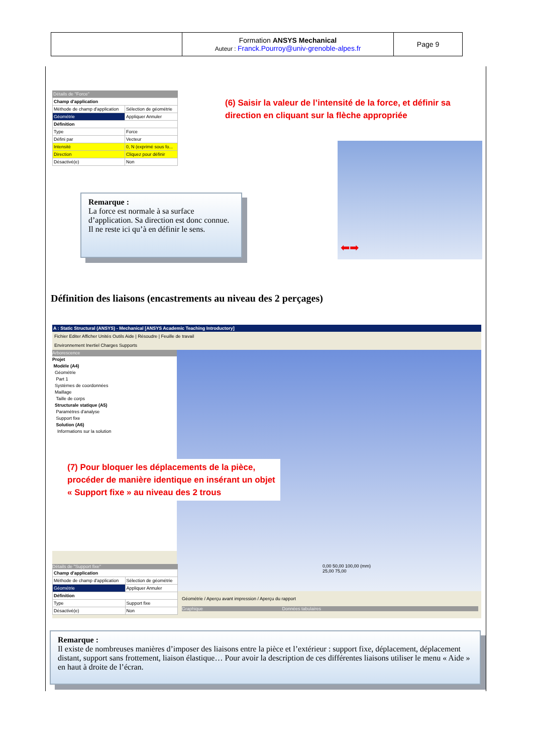| | Formation ANSYS Mechanical Auteur : Franck.Pourroy@univ-grenoble-alpes.fr | Page 9 |
Détails de "Force"
| Champ d'application | |
| Méthode de champ d'application | Sélection de géométrie |
| Géométrie | Appliquer Annuler |
| Définition | |
| Type | Force |
| Défini par | Vecteur |
| Intensité | 0, N (exprimé sous fo... |
| Direction | Cliquez pour définir |
| Désactivé(e) | Non |
(6) Saisir la valeur de l’intensité de la force, et définir sa direction en cliquant sur la flèche appropriée
⬅➡
Remarque :
La force est normale à sa surface d’application. Sa direction est donc connue. Il ne reste ici qu’à en définir le sens.
Définition des liaisons (encastrements au niveau des 2 perçages)
A : Static Structural (ANSYS) - Mechanical [ANSYS Academic Teaching Introductory]
Fichier Editer Afficher Unités Outils Aide | Résoudre | Feuille de travail
Environnement Inertiel Charges Supports
Arborescence
Projet
Modèle (A4)
Géométrie
Part 1
Systèmes de coordonnées
Maillage
Taille de corps
Structurale statique (A5)
Paramètres d'analyse
Support fixe
Solution (A6)
Informations sur la solution
0,00 50,00 100,00 (mm)
25,00 75,00
Détails de "Support fixe"
| Champ d'application | |
| Méthode de champ d'application | Sélection de géométrie |
| Géométrie | Appliquer Annuler |
| Définition | |
| Type | Support fixe |
| Désactivé(e) | Non |
Géométrie / Aperçu avant impression / Aperçu du rapport
Graphique Données tabulaires
(7) Pour bloquer les déplacements de la pièce, procéder de manière identique en insérant un objet « Support fixe » au niveau des 2 trous
Remarque :
Il existe de nombreuses manières d’imposer des liaisons entre la pièce et l’extérieur : support fixe, déplacement, déplacement distant, support sans frottement, liaison élastique… Pour avoir la description de ces différentes liaisons utiliser le menu « Aide » en haut à droite de l’écran.